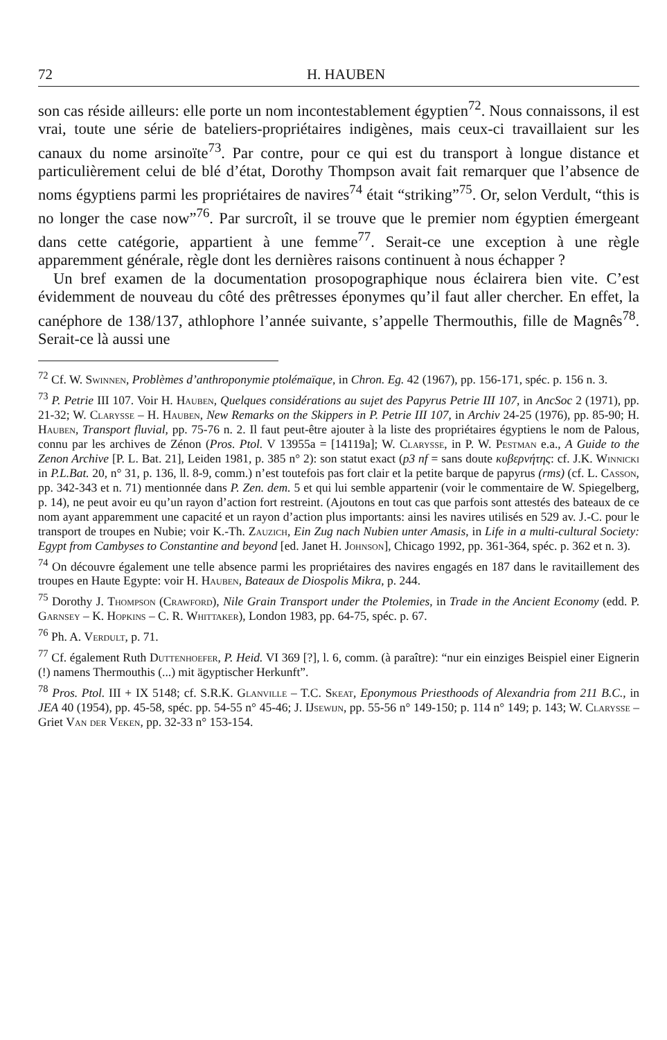72 H. HAUBEN
son cas réside ailleurs: elle porte un nom incontestablement égyptien<sup>72</sup>. Nous connaissons, il est vrai, toute une série de bateliers-propriétaires indigènes, mais ceux-ci travaillaient sur les canaux du nome arsinoïte<sup>73</sup>. Par contre, pour ce qui est du transport à longue distance et particulièrement celui de blé d’état, Dorothy Thompson avait fait remarquer que l’absence de noms égyptiens parmi les propriétaires de navires<sup>74</sup> était “striking”<sup>75</sup>. Or, selon Verdult, “this is no longer the case now”<sup>76</sup>. Par surcroît, il se trouve que le premier nom égyptien émergeant dans cette catégorie, appartient à une femme<sup>77</sup>. Serait-ce une exception à une règle apparemment générale, règle dont les dernières raisons continuent à nous échapper ?
Un bref examen de la documentation prosopographique nous éclairera bien vite. C’est évidemment de nouveau du côté des prêtresses éponymes qu’il faut aller chercher. En effet, la canéphore de 138/137, athlophore l’année suivante, s’appelle Thermouthis, fille de Magnês<sup>78</sup>. Serait-ce là aussi une
<sup>72</sup> Cf. W. Swinnen, Problèmes d’anthroponymie ptolémaïque, in Chron. Eg. 42 (1967), pp. 156-171, spéc. p. 156 n. 3.
<sup>73</sup> P. Petrie III 107. Voir H. Hauben, Quelques considérations au sujet des Papyrus Petrie III 107, in AncSoc 2 (1971), pp. 21-32; W. Clarysse – H. Hauben, New Remarks on the Skippers in P. Petrie III 107, in Archiv 24-25 (1976), pp. 85-90; H. Hauben, Transport fluvial, pp. 75-76 n. 2. Il faut peut-être ajouter à la liste des propriétaires égyptiens le nom de Palous, connu par les archives de Zénon (Pros. Ptol. V 13955a = [14119a]; W. Clarysse, in P. W. Pestman e.a., A Guide to the Zenon Archive [P. L. Bat. 21], Leiden 1981, p. 385 n° 2): son statut exact (p3 nf = sans doute κυβερνήτης: cf. J.K. Winnicki in P.L.Bat. 20, n° 31, p. 136, ll. 8-9, comm.) n’est toutefois pas fort clair et la petite barque de papyrus (rms) (cf. L. Casson, pp. 342-343 et n. 71) mentionnée dans P. Zen. dem. 5 et qui lui semble appartenir (voir le commentaire de W. Spiegelberg, p. 14), ne peut avoir eu qu’un rayon d’action fort restreint. (Ajoutons en tout cas que parfois sont attestés des bateaux de ce nom ayant apparemment une capacité et un rayon d’action plus importants: ainsi les navires utilisés en 529 av. J.-C. pour le transport de troupes en Nubie; voir K.-Th. Zauzich, Ein Zug nach Nubien unter Amasis, in Life in a multi-cultural Society: Egypt from Cambyses to Constantine and beyond [ed. Janet H. Johnson], Chicago 1992, pp. 361-364, spéc. p. 362 et n. 3).
<sup>74</sup> On découvre également une telle absence parmi les propriétaires des navires engagés en 187 dans le ravitaillement des troupes en Haute Egypte: voir H. Hauben, Bateaux de Diospolis Mikra, p. 244.
<sup>75</sup> Dorothy J. Thompson (Crawford), Nile Grain Transport under the Ptolemies, in Trade in the Ancient Economy (edd. P. Garnsey – K. Hopkins – C. R. Whittaker), London 1983, pp. 64-75, spéc. p. 67.
<sup>76</sup> Ph. A. Verdult, p. 71.
<sup>77</sup> Cf. également Ruth Duttenhoefer, P. Heid. VI 369 [?], l. 6, comm. (à paraître): “nur ein einziges Beispiel einer Eignerin (!) namens Thermouthis (...) mit ägyptischer Herkunft”.
<sup>78</sup> Pros. Ptol. III + IX 5148; cf. S.R.K. Glanville – T.C. Skeat, Eponymous Priesthoods of Alexandria from 211 B.C., in JEA 40 (1954), pp. 45-58, spéc. pp. 54-55 n° 45-46; J. IJsewijn, pp. 55-56 n° 149-150; p. 114 n° 149; p. 143; W. Clarysse – Griet Van der Veken, pp. 32-33 n° 153-154.